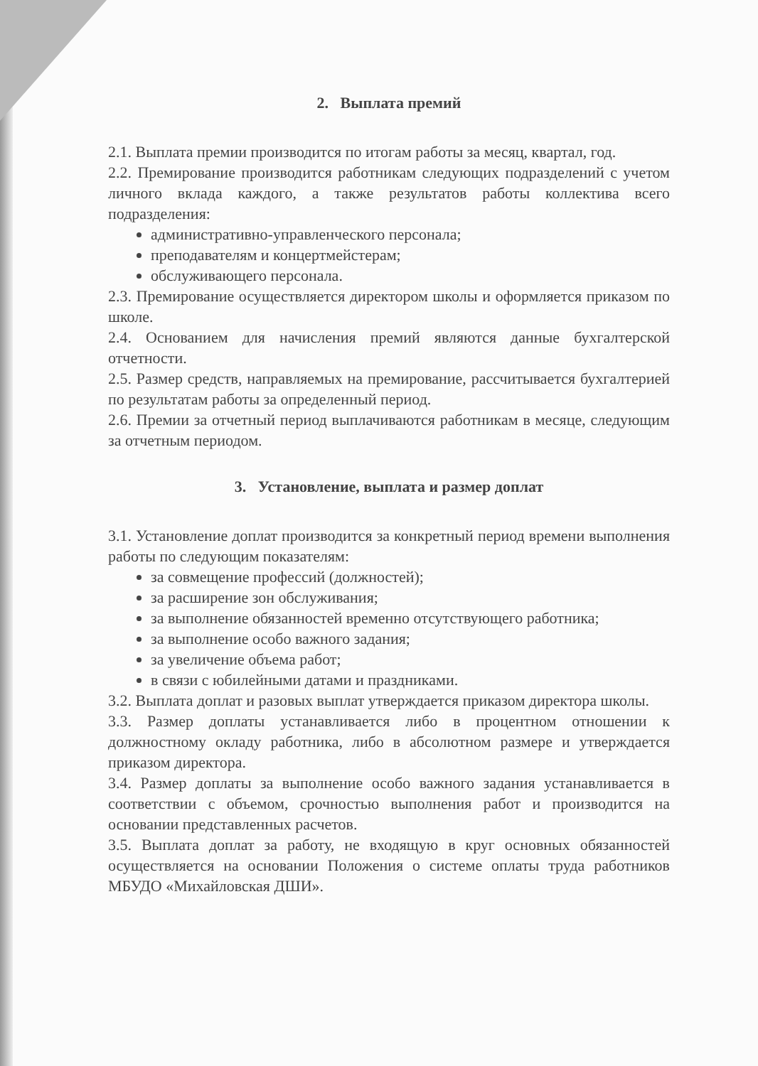2. Выплата премий
2.1. Выплата премии производится по итогам работы за месяц, квартал, год.
2.2. Премирование производится работникам следующих подразделений с учетом личного вклада каждого, а также результатов работы коллектива всего подразделения:
административно-управленческого персонала;
преподавателям и концертмейстерам;
обслуживающего персонала.
2.3. Премирование осуществляется директором школы и оформляется приказом по школе.
2.4. Основанием для начисления премий являются данные бухгалтерской отчетности.
2.5. Размер средств, направляемых на премирование, рассчитывается бухгалтерией по результатам работы за определенный период.
2.6. Премии за отчетный период выплачиваются работникам в месяце, следующим за отчетным периодом.
3. Установление, выплата и размер доплат
3.1. Установление доплат производится за конкретный период времени выполнения работы по следующим показателям:
за совмещение профессий (должностей);
за расширение зон обслуживания;
за выполнение обязанностей временно отсутствующего работника;
за выполнение особо важного задания;
за увеличение объема работ;
в связи с юбилейными датами и праздниками.
3.2. Выплата доплат и разовых выплат утверждается приказом директора школы.
3.3. Размер доплаты устанавливается либо в процентном отношении к должностному окладу работника, либо в абсолютном размере и утверждается приказом директора.
3.4. Размер доплаты за выполнение особо важного задания устанавливается в соответствии с объемом, срочностью выполнения работ и производится на основании представленных расчетов.
3.5. Выплата доплат за работу, не входящую в круг основных обязанностей осуществляется на основании Положения о системе оплаты труда работников МБУДО «Михайловская ДШИ».